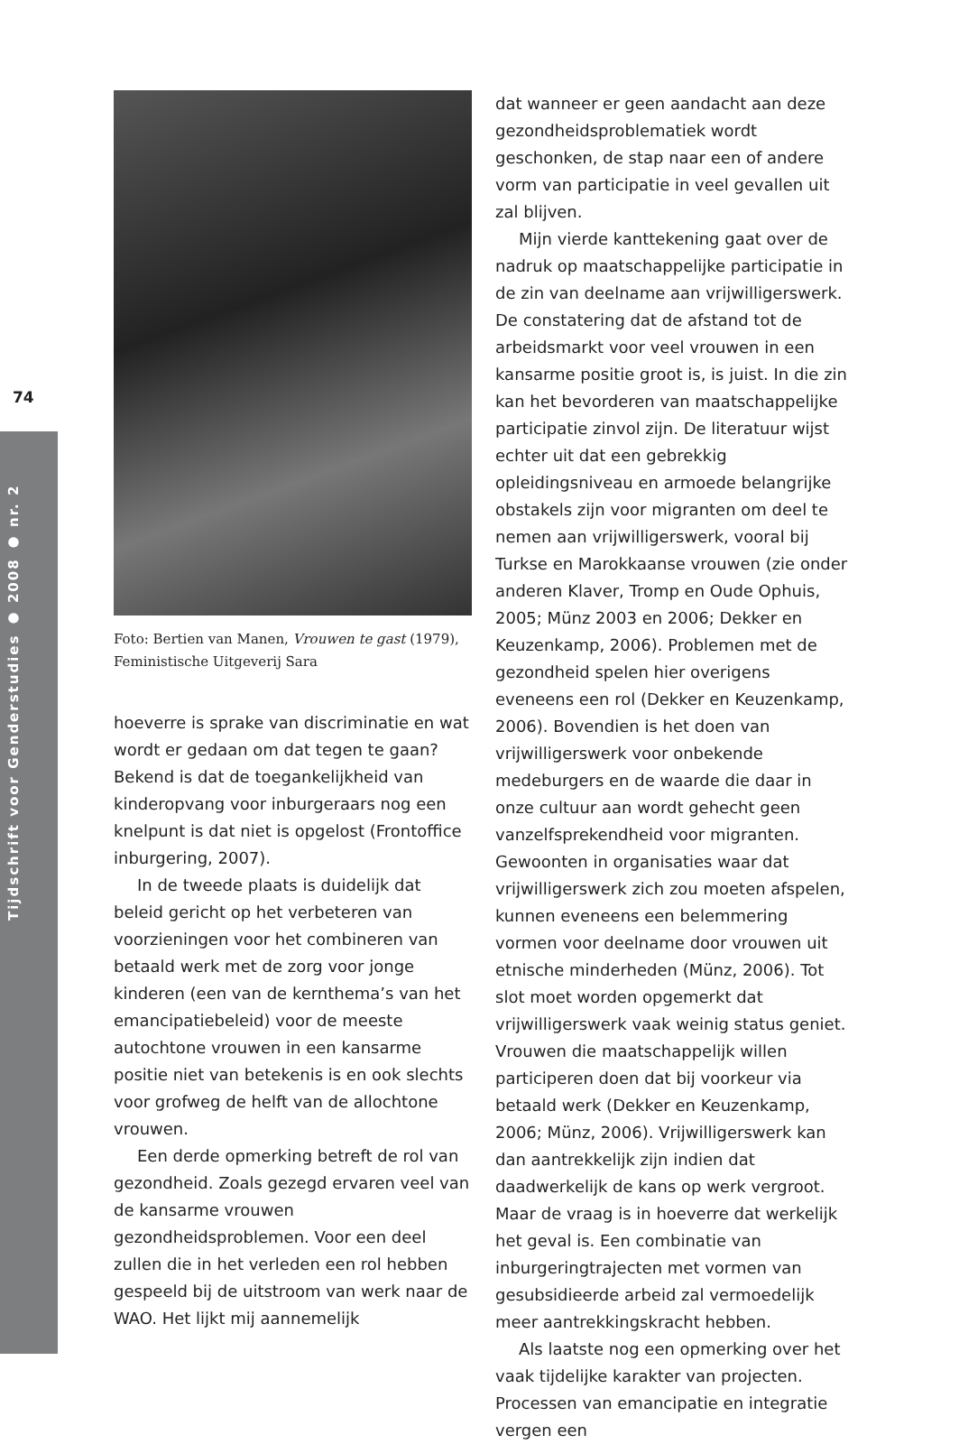74
Tijdschrift voor Genderstudies ● 2008 ● nr. 2
Foto: Bertien van Manen, Vrouwen te gast (1979), Feministische Uitgeverij Sara
hoeverre is sprake van discriminatie en wat wordt er gedaan om dat tegen te gaan? Bekend is dat de toegankelijkheid van kinderopvang voor inburgeraars nog een knelpunt is dat niet is opgelost (Frontoffice inburgering, 2007).
In de tweede plaats is duidelijk dat beleid gericht op het verbeteren van voorzieningen voor het combineren van betaald werk met de zorg voor jonge kinderen (een van de kernthema’s van het emancipatiebeleid) voor de meeste autochtone vrouwen in een kansarme positie niet van betekenis is en ook slechts voor grofweg de helft van de allochtone vrouwen.
Een derde opmerking betreft de rol van gezondheid. Zoals gezegd ervaren veel van de kansarme vrouwen gezondheidsproblemen. Voor een deel zullen die in het verleden een rol hebben gespeeld bij de uitstroom van werk naar de WAO. Het lijkt mij aannemelijk
dat wanneer er geen aandacht aan deze gezondheidsproblematiek wordt geschonken, de stap naar een of andere vorm van participatie in veel gevallen uit zal blijven.
Mijn vierde kanttekening gaat over de nadruk op maatschappelijke participatie in de zin van deelname aan vrijwilligerswerk. De constatering dat de afstand tot de arbeidsmarkt voor veel vrouwen in een kansarme positie groot is, is juist. In die zin kan het bevorderen van maatschappelijke participatie zinvol zijn. De literatuur wijst echter uit dat een gebrekkig opleidingsniveau en armoede belangrijke obstakels zijn voor migranten om deel te nemen aan vrijwilligerswerk, vooral bij Turkse en Marokkaanse vrouwen (zie onder anderen Klaver, Tromp en Oude Ophuis, 2005; Münz 2003 en 2006; Dekker en Keuzenkamp, 2006). Problemen met de gezondheid spelen hier overigens eveneens een rol (Dekker en Keuzenkamp, 2006). Bovendien is het doen van vrijwilligerswerk voor onbekende medeburgers en de waarde die daar in onze cultuur aan wordt gehecht geen vanzelfsprekendheid voor migranten. Gewoonten in organisaties waar dat vrijwilligerswerk zich zou moeten afspelen, kunnen eveneens een belemmering vormen voor deelname door vrouwen uit etnische minderheden (Münz, 2006). Tot slot moet worden opgemerkt dat vrijwilligerswerk vaak weinig status geniet. Vrouwen die maatschappelijk willen participeren doen dat bij voorkeur via betaald werk (Dekker en Keuzenkamp, 2006; Münz, 2006). Vrijwilligerswerk kan dan aantrekkelijk zijn indien dat daadwerkelijk de kans op werk vergroot. Maar de vraag is in hoeverre dat werkelijk het geval is. Een combinatie van inburgeringtrajecten met vormen van gesubsidieerde arbeid zal vermoedelijk meer aantrekkingskracht hebben.
Als laatste nog een opmerking over het vaak tijdelijke karakter van projecten. Processen van emancipatie en integratie vergen een